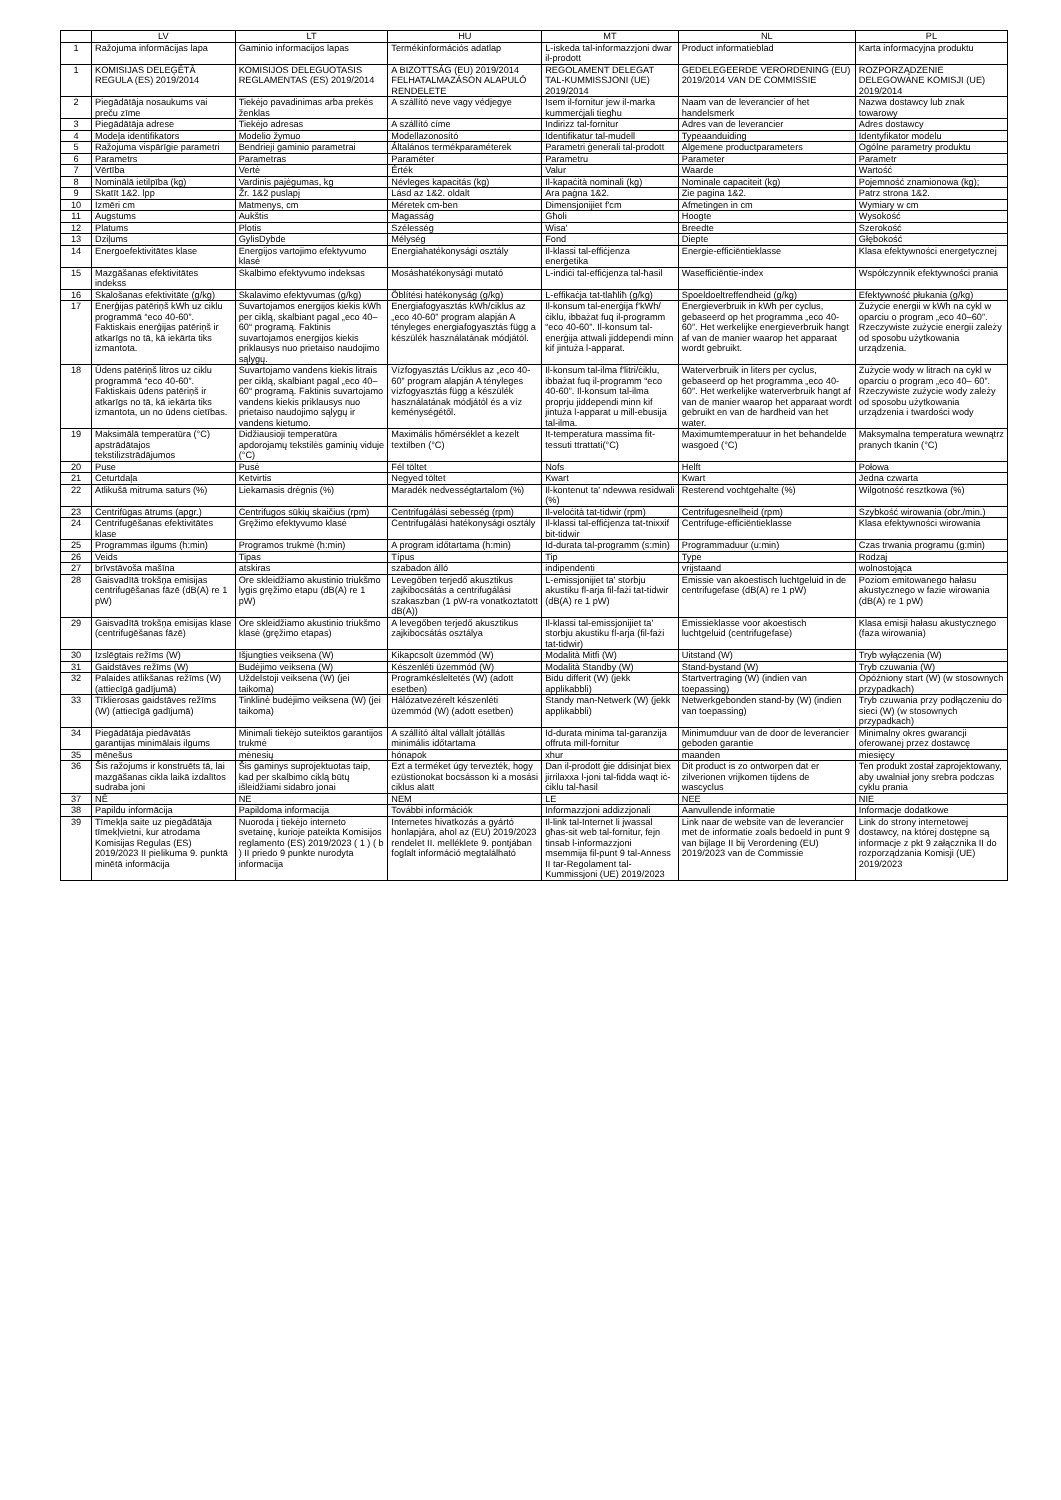| | LV | LT | HU | MT | NL | PL |
| --- | --- | --- | --- | --- | --- | --- |
| 1 | Ražojuma informācijas lapa | Gaminio informacijos lapas | Termékinformációs adatlap | L-iskeda tal-informazzjoni dwar il-prodott | Product informatieblad | Karta informacyjna produktu |
| 1 | KOMISIJAS DELEĢĒTĀ REGULA (ES) 2019/2014 | KOMISIJOS DELEGUOTASIS REGLAMENTAS (ES) 2019/2014 | A BIZOTTSÁG (EU) 2019/2014 FELHATALMAZÁSON ALAPULÓ RENDELETE | REGOLAMENT DELEGAT TAL-KUMMISSJONI (UE) 2019/2014 | GEDELEGEERDE VERORDENING (EU) 2019/2014 VAN DE COMMISSIE | ROZPORZĄDZENIE DELEGOWANE KOMISJI (UE) 2019/2014 |
| 2 | Piegādātāja nosaukums vai preču zīme | Tiekėjo pavadinimas arba prekės ženklas | A szállító neve vagy védjegye | Isem il-fornitur jew il-marka kummerċjali tiegħu | Naam van de leverancier of het handelsmerk | Nazwa dostawcy lub znak towarowy |
| 3 | Piegādātāja adrese | Tiekėjo adresas | A szállító címe | Indirizz tal-fornitur | Adres van de leverancier | Adres dostawcy |
| 4 | Modeļa identifikators | Modelio žymuo | Modellazonosító | Identifikatur tal-mudell | Typeaanduiding | Identyfikator modelu |
| 5 | Ražojuma vispārīgie parametri | Bendrieji gaminio parametrai | Általános termékparaméterek | Parametri ġenerali tal-prodott | Algemene productparameters | Ogólne parametry produktu |
| 6 | Parametrs | Parametras | Paraméter | Parametru | Parameter | Parametr |
| 7 | Vērtība | Vertė | Érték | Valur | Waarde | Wartość |
| 8 | Nominālā ietilpība (kg) | Vardinis pajėgumas, kg | Névleges kapacitás (kg) | Il-kapaċità nominali (kg) | Nominale capaciteit (kg) | Pojemność znamionowa (kg); |
| 9 | Skatīt 1&2. lpp | Žr. 1&2 puslapį | Lásd az 1&2. oldalt | Ara paġna 1&2. | Zie pagina 1&2. | Patrz strona 1&2. |
| 10 | Izmēri cm | Matmenys, cm | Méretek cm-ben | Dimensjonijiet f'cm | Afmetingen in cm | Wymiary w cm |
| 11 | Augstums | Aukštis | Magasság | Għoli | Hoogte | Wysokość |
| 12 | Platums | Plotis | Szélesség | Wisa' | Breedte | Szerokość |
| 13 | Dziļums | GylisDybde | Mélység | Fond | Diepte | Głębokość |
| 14 | Energoefektivitātes klase | Energijos vartojimo efektyvumo klasė | Energiahatékonysági osztály | Il-klassi tal-effiċjenza enerġetika | Energie-efficiëntieklasse | Klasa efektywności energetycznej |
| 15 | Mazgāšanas efektivitātes indekss | Skalbimo efektyvumo indeksas | Mosáshatékonysági mutató | L-indiċi tal-effiċjenza tal-ħasil | Wasefficiëntie-index | Współczynnik efektywności prania |
| 16 | Skalošanas efektivitāte (g/kg) | Skalavimo efektyvumas (g/kg) | Öblítési hatékonyság (g/kg) | L-effikaċja tat-tlaħliħ (g/kg) | Spoeldoeltreffendheid (g/kg) | Efektywność płukania (g/kg) |
| 17 | Enerģijas patēriņš kWh uz ciklu programmā “eco 40-60”. Faktiskais enerģijas patēriņš ir atkarīgs no tā, kā iekārta tiks izmantota. | Suvartojamos energijos kiekis kWh per ciklą, skalbiant pagal „eco 40–60“ programą. Faktinis suvartojamos energijos kiekis priklausys nuo prietaiso naudojimo sąlygų. | Energiafogyasztás kWh/ciklus az „eco 40-60” program alapján A tényleges energiafogyasztás függ a készülék használatának módjától. | Il-konsum tal-enerġija f'kWh/ċiklu, ibbażat fuq il-programm “eco 40-60”. Il-konsum tal-enerġija attwali jiddependi minn kif jintuża l-apparat. | Energieverbruik in kWh per cyclus, gebaseerd op het programma „eco 40-60”. Het werkelijke energieverbruik hangt af van de manier waarop het apparaat wordt gebruikt. | Zużycie energii w kWh na cykl w oparciu o program „eco 40–60”. Rzeczywiste zużycie energii zależy od sposobu użytkowania urządzenia. |
| 18 | Ūdens patēriņš litros uz ciklu programmā “eco 40-60”. Faktiskais ūdens patēriņš ir atkarīgs no tā, kā iekārta tiks izmantota, un no ūdens cietības. | Suvartojamo vandens kiekis litrais per ciklą, skalbiant pagal „eco 40–60“ programą. Faktinis suvartojamo vandens kiekis priklausys nuo prietaiso naudojimo sąlygų ir vandens kietumo. | Vízfogyasztás L/ciklus az „eco 40-60” program alapján A tényleges vízfogyasztás függ a készülék használatának módjától és a víz keménységétől. | Il-konsum tal-ilma f'litri/ċiklu, ibbażat fuq il-programm “eco 40-60”. Il-konsum tal-ilma proprju jiddependi minn kif jintuża l-apparat u mill-ebusija tal-ilma. | Waterverbruik in liters per cyclus, gebaseerd op het programma „eco 40-60”. Het werkelijke waterverbruik hangt af van de manier waarop het apparaat wordt gebruikt en van de hardheid van het water. | Zużycie wody w litrach na cykl w oparciu o program „eco 40– 60”. Rzeczywiste zużycie wody zależy od sposobu użytkowania urządzenia i twardości wody |
| 19 | Maksimālā temperatūra (°C) apstrādātajos tekstilizstrādājumos | Didžiausioji temperatūra apdorojamų tekstilės gaminių viduje (°C) | Maximális hőmérséklet a kezelt textilben (°C) | It-temperatura massima fit-tessuti ttrattati(°C) | Maximumtemperatuur in het behandelde wasgoed (°C) | Maksymalna temperatura wewnątrz pranych tkanin (°C) |
| 20 | Puse | Pusė | Fél töltet | Nofs | Helft | Połowa |
| 21 | Ceturtdaļa | Ketvirtis | Negyed töltet | Kwart | Kwart | Jedna czwarta |
| 22 | Atlikušā mitruma saturs (%) | Liekamasis drėgnis (%) | Maradék nedvességtartalom (%) | Il-kontenut ta' ndewwa residwali (%) | Resterend vochtgehalte (%) | Wilgotność resztkowa (%) |
| 23 | Centrifūgas ātrums (apgr.) | Centrifugos sūkių skaičius (rpm) | Centrifugálási sebesség (rpm) | Il-veloċità tat-tidwir (rpm) | Centrifugesnelheid (rpm) | Szybkość wirowania (obr./min.) |
| 24 | Centrifugēšanas efektivitātes klase | Gręžimo efektyvumo klasė | Centrifugálási hatékonysági osztály | Il-klassi tal-effiċjenza tat-tnixxif bit-tidwir | Centrifuge-efficiëntieklasse | Klasa efektywności wirowania |
| 25 | Programmas ilgums (h:min) | Programos trukmė (h:min) | A program időtartama (h:min) | Id-durata tal-programm (s:min) | Programmaduur (u:min) | Czas trwania programu (g:min) |
| 26 | Veids | Tipas | Típus | Tip | Type | Rodzaj |
| 27 | brīvstāvoša mašīna | atskiras | szabadon álló | indipendenti | vrijstaand | wolnostojąca |
| 28 | Gaisvadītā trokšņa emisijas centrifugēšanas fāzē (dB(A) re 1 pW) | Ore skleidžiamo akustinio triukšmo lygis gręžimo etapu (dB(A) re 1 pW) | Levegőben terjedő akusztikus zajkibocsátás a centrifugálási szakaszban (1 pW-ra vonatkoztatott dB(A)) | L-emissjonijiet ta' storbju akustiku fl-arja fil-fażi tat-tidwir (dB(A) re 1 pW) | Emissie van akoestisch luchtgeluid in de centrifugefase (dB(A) re 1 pW) | Poziom emitowanego hałasu akustycznego w fazie wirowania (dB(A) re 1 pW) |
| 29 | Gaisvadītā trokšņa emisijas klase (centrifugēšanas fāzē) | Ore skleidžiamo akustinio triukšmo klasė (gręžimo etapas) | A levegőben terjedő akusztikus zajkibocsátás osztálya | Il-klassi tal-emissjonijiet ta' storbju akustiku fl-arja (fil-fażi tat-tidwir) | Emissieklasse voor akoestisch luchtgeluid (centrifugefase) | Klasa emisji hałasu akustycznego (faza wirowania) |
| 30 | Izslēgtais režīms (W) | Išjungties veiksena (W) | Kikapcsolt üzemmód (W) | Modalità Mitfi (W) | Uitstand (W) | Tryb wyłączenia (W) |
| 31 | Gaidstāves režīms (W) | Budėjimo veiksena (W) | Készenléti üzemmód (W) | Modalità Standby (W) | Stand-bystand (W) | Tryb czuwania (W) |
| 32 | Palaides atlikšanas režīms (W) (attiecīgā gadījumā) | Uždelstoji veiksena (W) (jei taikoma) | Programkésleltetés (W) (adott esetben) | Bidu differit (W) (jekk applikabbli) | Startvertraging (W) (indien van toepassing) | Opóźniony start (W) (w stosownych przypadkach) |
| 33 | Tīklierosas gaidstāves režīms (W) (attiecīgā gadījumā) | Tinklinė budėjimo veiksena (W) (jei taikoma) | Hálózatvezérelt készenléti üzemmód (W) (adott esetben) | Standy man-Netwerk (W) (jekk applikabbli) | Netwerkgebonden stand-by (W) (indien van toepassing) | Tryb czuwania przy podłączeniu do sieci (W) (w stosownych przypadkach) |
| 34 | Piegādātāja piedāvātās garantijas minimālais ilgums | Minimali tiekėjo suteiktos garantijos trukmė | A szállító által vállalt jótállás minimális időtartama | Id-durata minima tal-garanzija offruta mill-fornitur | Minimumduur van de door de leverancier geboden garantie | Minimalny okres gwarancji oferowanej przez dostawcę |
| 35 | mēnešus | mėnesių | hónapok | xhur | maanden | miesięcy |
| 36 | Šis ražojums ir konstruēts tā, lai mazgāšanas cikla laikā izdalītos sudraba joni | Šis gaminys suprojektuotas taip, kad per skalbimo ciklą būtų išleidžiami sidabro jonai | Ezt a terméket úgy tervezték, hogy ezüstionokat bocsásson ki a mosási ciklus alatt | Dan il-prodott ġie ddisinjat biex jirrilaxxa l-joni tal-fidda waqt iċ-ċiklu tal-ħasil | Dit product is zo ontworpen dat er zilverionen vrijkomen tijdens de wascyclus | Ten produkt został zaprojektowany, aby uwalniał jony srebra podczas cyklu prania |
| 37 | NĒ | NE | NEM | LE | NEE | NIE |
| 38 | Papildu informācija | Papildoma informacija | További információk | Informazzjoni addizzjonali | Aanvullende informatie | Informacje dodatkowe |
| 39 | Tīmekļa saite uz piegādātāja tīmekļvietni, kur atrodama Komisijas Regulas (ES) 2019/2023 II pielikuma 9. punktā minētā informācija | Nuoroda į tiekėjo interneto svetainę, kurioje pateikta Komisijos reglamento (ES) 2019/2023 ( 1 ) ( b ) II priedo 9 punkte nurodyta informacija | Internetes hivatkozás a gyártó honlapjára, ahol az (EU) 2019/2023 rendelet II. melléklete 9. pontjában foglalt információ megtalálható | Il-link tal-Internet li jwassal għas-sit web tal-fornitur, fejn tinsab l-informazzjoni msemmija fil-punt 9 tal-Anness II tar-Regolament tal-Kummissjoni (UE) 2019/2023 | Link naar de website van de leverancier met de informatie zoals bedoeld in punt 9 van bijlage II bij Verordening (EU) 2019/2023 van de Commissie | Link do strony internetowej dostawcy, na której dostępne są informacje z pkt 9 załącznika II do rozporządzania Komisji (UE) 2019/2023 |